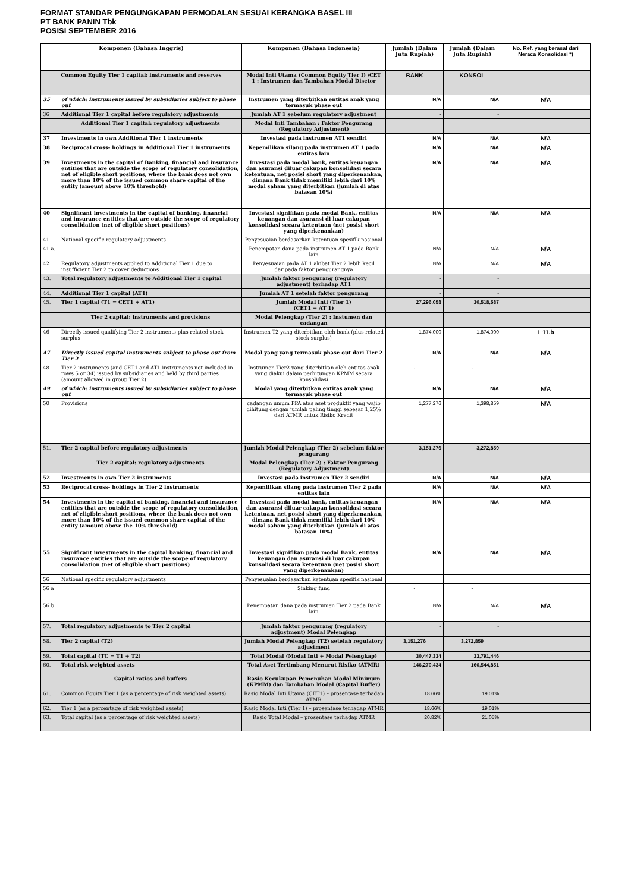FORMAT STANDAR PENGUNGKAPAN PERMODALAN SESUAI KERANGKA BASEL III
PT BANK PANIN Tbk
POSISI SEPTEMBER 2016
| Komponen (Bahasa Inggris) | | Komponen (Bahasa Indonesia) | Jumlah (Dalam Juta Rupiah) | Jumlah (Dalam Juta Rupiah) | No. Ref. yang berasal dari Neraca Konsolidasi *) |
| --- | --- | --- | --- | --- | --- |
| Common Equity Tier 1 capital: instruments and reserves | | Modal Inti Utama (Common Equity Tier I) /CET 1 : Instrumen dan Tambahan Modal Disetor | BANK | KONSOL | |
| 35 | of which: instruments issued by subsidiaries subject to phase out | Instrumen yang diterbitkan entitas anak yang termasuk phase out | N/A | N/A | N/A |
| 36 | Additional Tier 1 capital before regulatory adjustments | Jumlah AT 1 sebelum regulatory adjustment | - | - | |
| | Additional Tier 1 capital: regulatory adjustments | Modal Inti Tambahan : Faktor Pengurang (Regulatory Adjustment) | | | |
| 37 | Investments in own Additional Tier 1 instruments | Investasi pada instrumen AT1 sendiri | N/A | N/A | N/A |
| 38 | Reciprocal cross- holdings in Additional Tier 1 instruments | Kepemilikan silang pada instrumen AT 1 pada entitas lain | N/A | N/A | N/A |
| 39 | Investments in the capital of Banking, financial and insurance entities that are outside the scope of regulatory consolidation, net of eligible short positions, where the bank does not own more than 10% of the issued common share capital of the entity (amount above 10% threshold) | Investasi pada modal bank, entitas keuangan dan asuransi diluar cakupan konsolidasi secara ketentuan, net posisi short yang diperkenankan, dimana Bank tidak memiliki lebih dari 10% modal saham yang diterbitkan (jumlah di atas batasan 10%) | N/A | N/A | N/A |
| 40 | Significant investments in the capital of banking, financial and insurance entities that are outside the scope of regulatory consolidation (net of eligible short positions) | Investasi signifikan pada modal Bank, entitas keuangan dan asuransi di luar cakupan konsolidasi secara ketentuan (net posisi short yang diperkenankan) | N/A | N/A | N/A |
| 41 | National specific regulatory adjustments | Penyesuaian berdasarkan ketentuan spesifik nasional | | | |
| 41 a. | | Penempatan dana pada instrumen AT 1 pada Bank lain | N/A | N/A | N/A |
| 42 | Regulatory adjustments applied to Additional Tier 1 due to insufficient Tier 2 to cover deductions | Penyesuaian pada AT 1 akibat Tier 2 lebih kecil daripada faktor pengurangnya | N/A | N/A | N/A |
| 43. | Total regulatory adjustments to Additional Tier 1 capital | Jumlah faktor pengurang (regulatory adjustment) terhadap AT1 | - | - | |
| 44. | Additional Tier 1 capital (AT1) | Jumlah AT 1 setelah faktor pengurang | - | - | |
| 45. | Tier 1 capital (T1 = CET1 + AT1) | Jumlah Modal Inti (Tier 1) (CET1 + AT 1) | 27,296,058 | 30,518,587 | |
| | Tier 2 capital: instruments and provisions | Modal Pelengkap (Tier 2) : Instumen dan cadangan | | | |
| 46 | Directly issued qualifying Tier 2 instruments plus related stock surplus | Instrumen T2 yang diterbitkan oleh bank (plus related stock surplus) | 1,874,000 | 1,874,000 | L 11.b |
| 47 | Directly issued capital instruments subject to phase out from Tier 2 | Modal yang yang termasuk phase out dari Tier 2 | N/A | N/A | N/A |
| 48 | Tier 2 instruments (and CET1 and AT1 instruments not included in rows 5 or 34) issued by subsidiaries and held by third parties (amount allowed in group Tier 2) | Instrumen Tier2 yang diterbitkan oleh entitas anak yang diakui dalam perhitungan KPMM secara konsolidasi | - | - | |
| 49 | of which: instruments issued by subsidiaries subject to phase out | Modal yang diterbitkan entitas anak yang termasuk phase out | N/A | N/A | N/A |
| 50 | Provisions | cadangan umum PPA atas aset produktif yang wajib dihitung dengan jumlah paling tinggi sebesar 1,25% dari ATMR untuk Risiko Kredit | 1,277,276 | 1,398,859 | N/A |
| 51. | Tier 2 capital before regulatory adjustments | Jumlah Modal Pelengkap (Tier 2) sebelum faktor pengurang | 3,151,276 | 3,272,859 | |
| | Tier 2 capital: regulatory adjustments | Modal Pelengkap (Tier 2) : Faktor Pengurang (Regulatory Adjustment) | | | |
| 52 | Investments in own Tier 2 instruments | Investasi pada instrumen Tier 2 sendiri | N/A | N/A | N/A |
| 53 | Reciprocal cross- holdings in Tier 2 instruments | Kepemilikan silang pada instrumen Tier 2 pada entitas lain | N/A | N/A | N/A |
| 54 | Investments in the capital of banking, financial and insurance entities that are outside the scope of regulatory consolidation, net of eligible short positions, where the bank does not own more than 10% of the issued common share capital of the entity (amount above the 10% threshold) | Investasi pada modal bank, entitas keuangan dan asuransi diluar cakupan konsolidasi secara ketentuan, net posisi short yang diperkenankan, dimana Bank tidak memiliki lebih dari 10% modal saham yang diterbitkan (jumlah di atas batasan 10%) | N/A | N/A | N/A |
| 55 | Significant investments in the capital banking, financial and insurance entities that are outside the scope of regulatory consolidation (net of eligible short positions) | Investasi signifikan pada modal Bank, entitas keuangan dan asuransi di luar cakupan konsolidasi secara ketentuan (net posisi short yang diperkenankan) | N/A | N/A | N/A |
| 56 | National specific regulatory adjustments | Penyesuaian berdasarkan ketentuan spesifik nasional | | | |
| 56 a | | Sinking fund | - | - | |
| 56 b. | | Penempatan dana pada instrumen Tier 2 pada Bank lain | N/A | N/A | N/A |
| 57. | Total regulatory adjustments to Tier 2 capital | Jumlah faktor pengurang (regulatory adjustment) Modal Pelengkap | - | - | |
| 58. | Tier 2 capital (T2) | Jumlah Modal Pelengkap (T2) setelah regulatory adjustment | 3,151,276 | 3,272,859 | |
| 59. | Total capital (TC = T1 + T2) | Total Modal (Modal Inti + Modal Pelengkap) | 30,447,334 | 33,791,446 | |
| 60. | Total risk weighted assets | Total Aset Tertimbang Menurut Risiko (ATMR) | 146,270,434 | 160,544,851 | |
| | Capital ratios and buffers | Rasio Kecukupan Pemenuhan Modal Minimum (KPMM) dan Tambahan Modal (Capital Buffer) | | | |
| 61. | Common Equity Tier 1 (as a percentage of risk weighted assets) | Rasio Modal Inti Utama (CET1) – prosentase terhadap ATMR | 18.66% | 19.01% | |
| 62. | Tier 1 (as a percentage of risk weighted assets) | Rasio Modal Inti (Tier 1) – prosentase terhadap ATMR | 18.66% | 19.01% | |
| 63. | Total capital (as a percentage of risk weighted assets) | Rasio Total Modal – prosentase terhadap ATMR | 20.82% | 21.05% | |